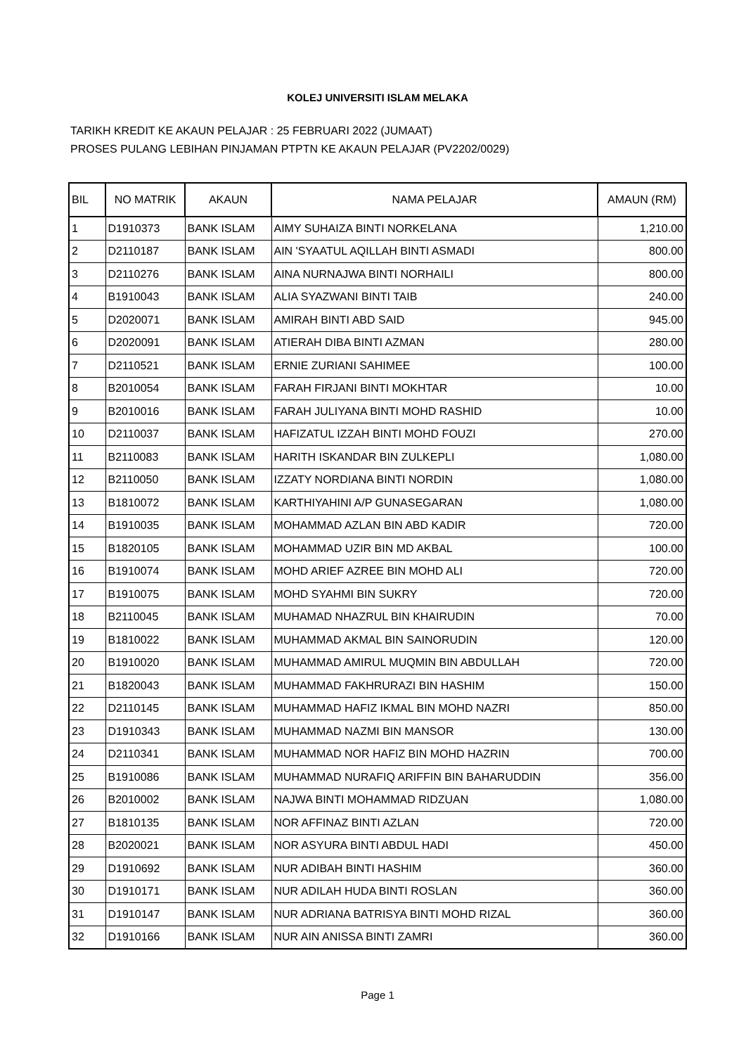KOLEJ UNIVERSITI ISLAM MELAKA
TARIKH KREDIT KE AKAUN PELAJAR : 25 FEBRUARI 2022 (JUMAAT)
PROSES PULANG LEBIHAN PINJAMAN PTPTN KE AKAUN PELAJAR (PV2202/0029)
| BIL | NO MATRIK | AKAUN | NAMA PELAJAR | AMAUN (RM) |
| --- | --- | --- | --- | --- |
| 1 | D1910373 | BANK ISLAM | AIMY SUHAIZA BINTI NORKELANA | 1,210.00 |
| 2 | D2110187 | BANK ISLAM | AIN 'SYAATUL AQILLAH BINTI ASMADI | 800.00 |
| 3 | D2110276 | BANK ISLAM | AINA NURNAJWA BINTI NORHAILI | 800.00 |
| 4 | B1910043 | BANK ISLAM | ALIA SYAZWANI BINTI TAIB | 240.00 |
| 5 | D2020071 | BANK ISLAM | AMIRAH BINTI ABD SAID | 945.00 |
| 6 | D2020091 | BANK ISLAM | ATIERAH DIBA BINTI AZMAN | 280.00 |
| 7 | D2110521 | BANK ISLAM | ERNIE ZURIANI SAHIMEE | 100.00 |
| 8 | B2010054 | BANK ISLAM | FARAH FIRJANI BINTI MOKHTAR | 10.00 |
| 9 | B2010016 | BANK ISLAM | FARAH JULIYANA BINTI MOHD RASHID | 10.00 |
| 10 | D2110037 | BANK ISLAM | HAFIZATUL IZZAH BINTI MOHD FOUZI | 270.00 |
| 11 | B2110083 | BANK ISLAM | HARITH ISKANDAR BIN ZULKEPLI | 1,080.00 |
| 12 | B2110050 | BANK ISLAM | IZZATY NORDIANA BINTI NORDIN | 1,080.00 |
| 13 | B1810072 | BANK ISLAM | KARTHIYAHINI A/P GUNASEGARAN | 1,080.00 |
| 14 | B1910035 | BANK ISLAM | MOHAMMAD AZLAN BIN ABD KADIR | 720.00 |
| 15 | B1820105 | BANK ISLAM | MOHAMMAD UZIR BIN MD AKBAL | 100.00 |
| 16 | B1910074 | BANK ISLAM | MOHD ARIEF AZREE BIN MOHD ALI | 720.00 |
| 17 | B1910075 | BANK ISLAM | MOHD SYAHMI BIN SUKRY | 720.00 |
| 18 | B2110045 | BANK ISLAM | MUHAMAD NHAZRUL BIN KHAIRUDIN | 70.00 |
| 19 | B1810022 | BANK ISLAM | MUHAMMAD AKMAL BIN SAINORUDIN | 120.00 |
| 20 | B1910020 | BANK ISLAM | MUHAMMAD AMIRUL MUQMIN BIN ABDULLAH | 720.00 |
| 21 | B1820043 | BANK ISLAM | MUHAMMAD FAKHRURAZI BIN HASHIM | 150.00 |
| 22 | D2110145 | BANK ISLAM | MUHAMMAD HAFIZ IKMAL BIN MOHD NAZRI | 850.00 |
| 23 | D1910343 | BANK ISLAM | MUHAMMAD NAZMI BIN MANSOR | 130.00 |
| 24 | D2110341 | BANK ISLAM | MUHAMMAD NOR HAFIZ BIN MOHD HAZRIN | 700.00 |
| 25 | B1910086 | BANK ISLAM | MUHAMMAD NURAFIQ ARIFFIN BIN BAHARUDDIN | 356.00 |
| 26 | B2010002 | BANK ISLAM | NAJWA BINTI MOHAMMAD RIDZUAN | 1,080.00 |
| 27 | B1810135 | BANK ISLAM | NOR AFFINAZ BINTI AZLAN | 720.00 |
| 28 | B2020021 | BANK ISLAM | NOR ASYURA BINTI ABDUL HADI | 450.00 |
| 29 | D1910692 | BANK ISLAM | NUR ADIBAH BINTI HASHIM | 360.00 |
| 30 | D1910171 | BANK ISLAM | NUR ADILAH HUDA BINTI ROSLAN | 360.00 |
| 31 | D1910147 | BANK ISLAM | NUR ADRIANA BATRISYA BINTI MOHD RIZAL | 360.00 |
| 32 | D1910166 | BANK ISLAM | NUR AIN ANISSA BINTI ZAMRI | 360.00 |
Page 1